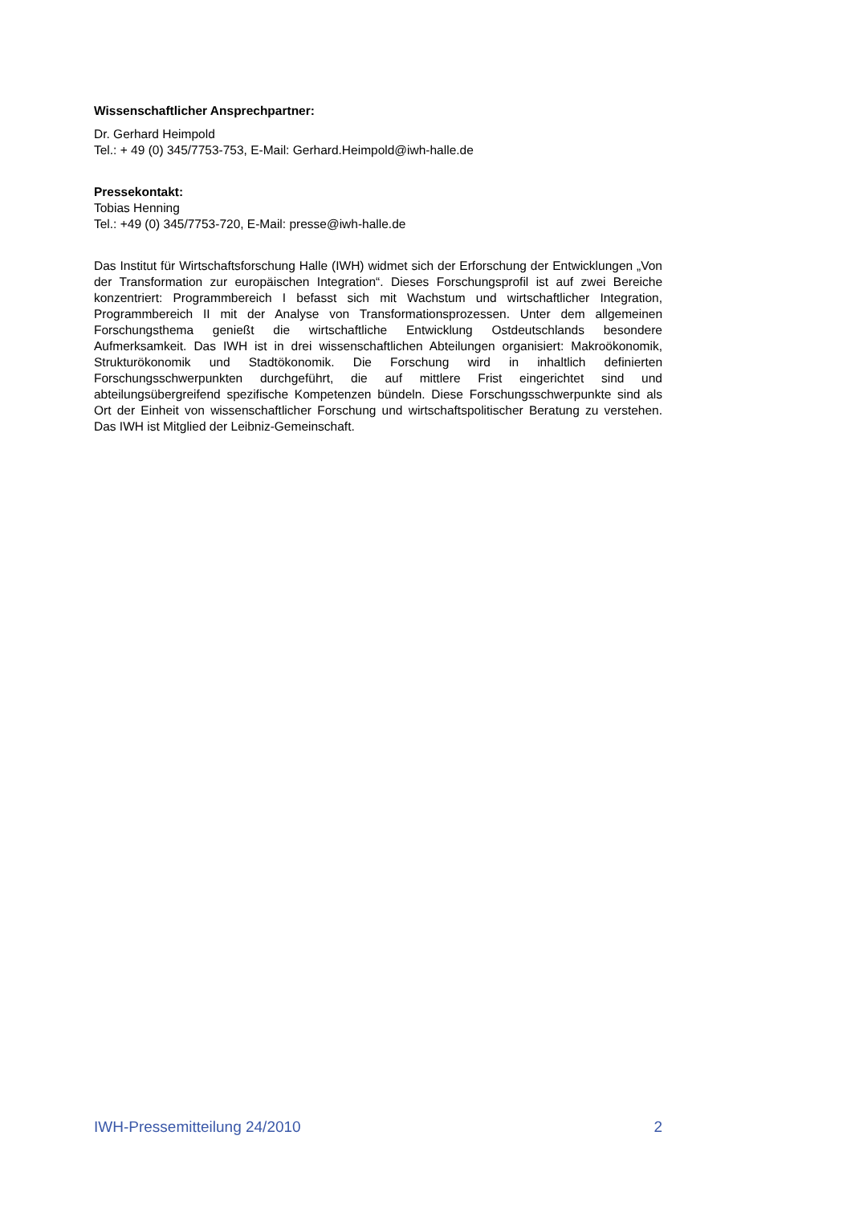Wissenschaftlicher Ansprechpartner:
Dr. Gerhard Heimpold
Tel.: + 49 (0) 345/7753-753, E-Mail: Gerhard.Heimpold@iwh-halle.de
Pressekontakt:
Tobias Henning
Tel.: +49 (0) 345/7753-720, E-Mail: presse@iwh-halle.de
Das Institut für Wirtschaftsforschung Halle (IWH) widmet sich der Erforschung der Entwicklungen „Von der Transformation zur europäischen Integration“. Dieses Forschungsprofil ist auf zwei Bereiche konzentriert: Programmbereich I befasst sich mit Wachstum und wirtschaftlicher Integration, Programmbereich II mit der Analyse von Transformationsprozessen. Unter dem allgemeinen Forschungsthema genießt die wirtschaftliche Entwicklung Ostdeutschlands besondere Aufmerksamkeit. Das IWH ist in drei wissenschaftlichen Abteilungen organisiert: Makroökonomik, Strukturökonomik und Stadtökonomik. Die Forschung wird in inhaltlich definierten Forschungsschwerpunkten durchgeführt, die auf mittlere Frist eingerichtet sind und abteilungsübergreifend spezifische Kompetenzen bündeln. Diese Forschungsschwerpunkte sind als Ort der Einheit von wissenschaftlicher Forschung und wirtschaftspolitischer Beratung zu verstehen. Das IWH ist Mitglied der Leibniz-Gemeinschaft.
IWH-Pressemitteilung 24/2010 2